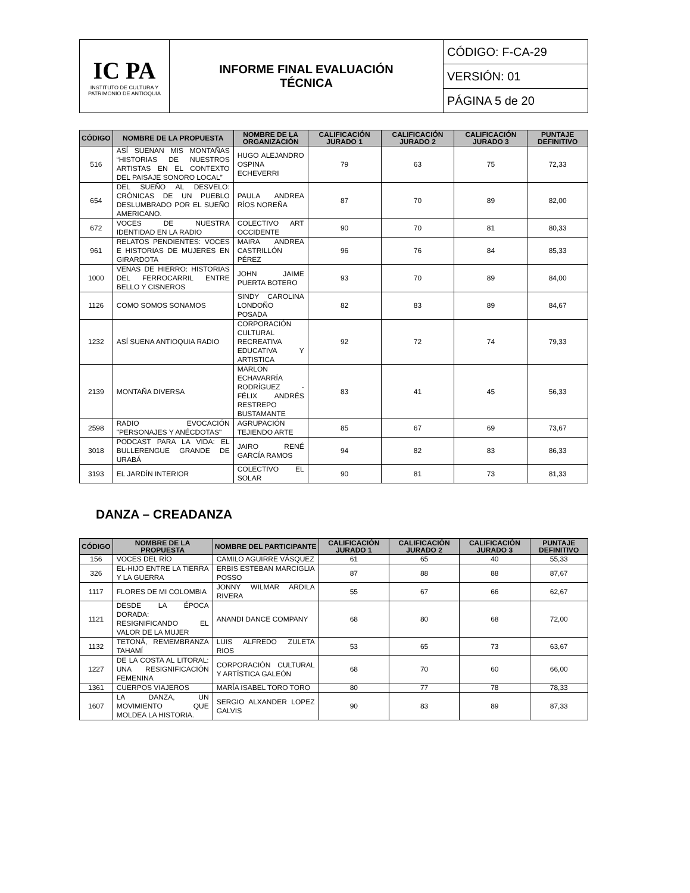| IC PA INSTITUTO DE CULTURA Y PATRIMONIO DE ANTIOQUIA | INFORME FINAL EVALUACIÓN TÉCNICA | CÓDIGO: F-CA-29 |
| | | VERSIÓN: 01 |
| | | PÁGINA 5 de 20 |
| CÓDIGO | NOMBRE DE LA PROPUESTA | NOMBRE DE LA ORGANIZACIÓN | CALIFICACIÓN JURADO 1 | CALIFICACIÓN JURADO 2 | CALIFICACIÓN JURADO 3 | PUNTAJE DEFINITIVO |
| --- | --- | --- | --- | --- | --- | --- |
| 516 | ASÍ SUENAN MIS MONTAÑAS “HISTORIAS DE NUESTROS ARTISTAS EN EL CONTEXTO DEL PAISAJE SONORO LOCAL” | HUGO ALEJANDRO OSPINA ECHEVERRI | 79 | 63 | 75 | 72,33 |
| 654 | DEL SUEÑO AL DESVELO: CRÓNICAS DE UN PUEBLO DESLUMBRADO POR EL SUEÑO AMERICANO. | PAULA ANDREA RÍOS NOREÑA | 87 | 70 | 89 | 82,00 |
| 672 | VOCES DE NUESTRA IDENTIDAD EN LA RADIO | COLECTIVO ART OCCIDENTE | 90 | 70 | 81 | 80,33 |
| 961 | RELATOS PENDIENTES: VOCES E HISTORIAS DE MUJERES EN GIRARDOTA | MAIRA ANDREA CASTRILLÓN PÉREZ | 96 | 76 | 84 | 85,33 |
| 1000 | VENAS DE HIERRO: HISTORIAS DEL FERROCARRIL ENTRE BELLO Y CISNEROS | JOHN JAIME PUERTA BOTERO | 93 | 70 | 89 | 84,00 |
| 1126 | COMO SOMOS SONAMOS | SINDY CAROLINA LONDOÑO POSADA | 82 | 83 | 89 | 84,67 |
| 1232 | ASÍ SUENA ANTIOQUIA RADIO | CORPORACIÓN CULTURAL RECREATIVA EDUCATIVA Y ARTISTICA | 92 | 72 | 74 | 79,33 |
| 2139 | MONTAÑA DIVERSA | MARLON ECHAVARRÍA RODRÍGUEZ - FÉLIX ANDRÉS RESTREPO BUSTAMANTE | 83 | 41 | 45 | 56,33 |
| 2598 | RADIO EVOCACIÓN "PERSONAJES Y ANÉCDOTAS" | AGRUPACIÓN TEJIENDO ARTE | 85 | 67 | 69 | 73,67 |
| 3018 | PODCAST PARA LA VIDA: EL BULLERENGUE GRANDE DE URABÁ | JAIRO RENÉ GARCÍA RAMOS | 94 | 82 | 83 | 86,33 |
| 3193 | EL JARDÍN INTERIOR | COLECTIVO EL SOLAR | 90 | 81 | 73 | 81,33 |
DANZA – CREADANZA
| CÓDIGO | NOMBRE DE LA PROPUESTA | NOMBRE DEL PARTICIPANTE | CALIFICACIÓN JURADO 1 | CALIFICACIÓN JURADO 2 | CALIFICACIÓN JURADO 3 | PUNTAJE DEFINITIVO |
| --- | --- | --- | --- | --- | --- | --- |
| 156 | VOCES DEL RÍO | CAMILO AGUIRRE VÁSQUEZ | 61 | 65 | 40 | 55,33 |
| 326 | EL-HIJO ENTRE LA TIERRA Y LA GUERRA | ERBIS ESTEBAN MARCIGLIA POSSO | 87 | 88 | 88 | 87,67 |
| 1117 | FLORES DE MI COLOMBIA | JONNY WILMAR ARDILA RIVERA | 55 | 67 | 66 | 62,67 |
| 1121 | DESDE LA ÉPOCA DORADA: RESIGNIFICANDO EL VALOR DE LA MUJER | ANANDI DANCE COMPANY | 68 | 80 | 68 | 72,00 |
| 1132 | TETONÁ, REMEMBRANZA TAHAMÍ | LUIS ALFREDO ZULETA RIOS | 53 | 65 | 73 | 63,67 |
| 1227 | DE LA COSTA AL LITORAL: UNA RESIGNIFICACIÓN FEMENINA | CORPORACIÓN CULTURAL Y ARTÍSTICA GALEÓN | 68 | 70 | 60 | 66,00 |
| 1361 | CUERPOS VIAJEROS | MARÍA ISABEL TORO TORO | 80 | 77 | 78 | 78,33 |
| 1607 | LA DANZA, UN MOVIMIENTO QUE MOLDEA LA HISTORIA. | SERGIO ALXANDER LOPEZ GALVIS | 90 | 83 | 89 | 87,33 |